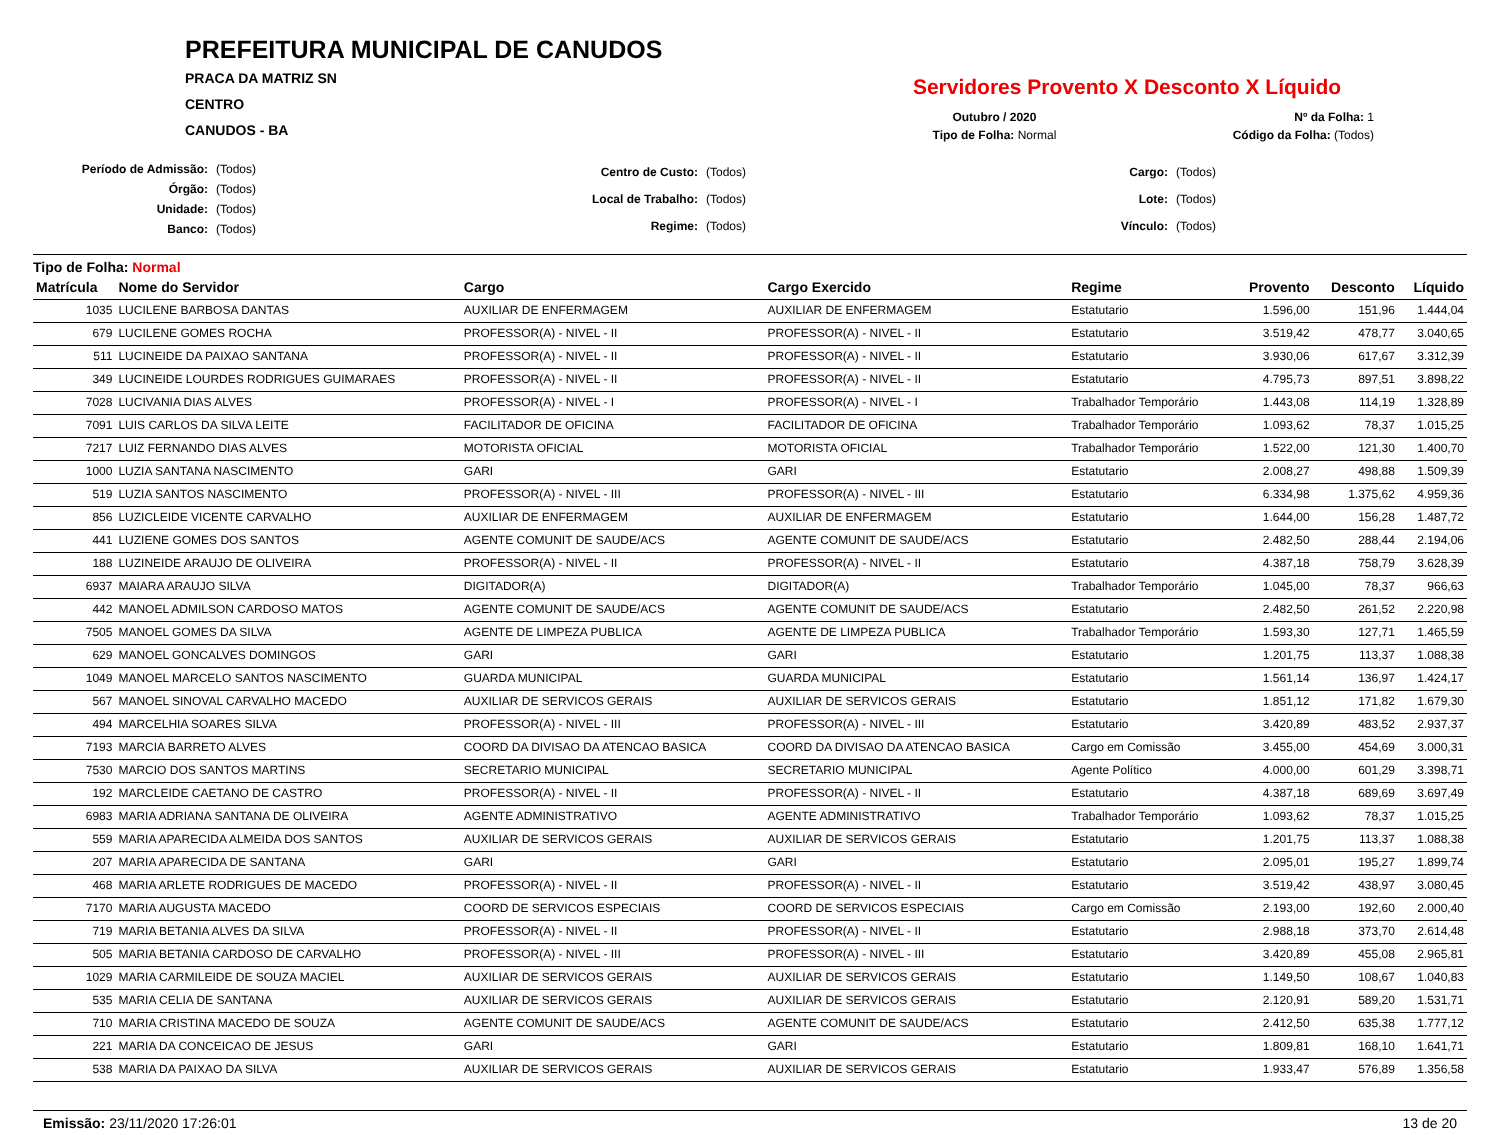PREFEITURA MUNICIPAL DE CANUDOS
PRACA DA MATRIZ SN
CENTRO
CANUDOS - BA
Servidores Provento X Desconto X Líquido
| Outubro / 2020 | Nº da Folha: 1 |
| Tipo de Folha: Normal | Código da Folha: (Todos) |
| Período de Admissão: | (Todos) |
| Órgão: | (Todos) |
| Unidade: | (Todos) |
| Banco: | (Todos) |
| Centro de Custo: | (Todos) |
| Local de Trabalho: | (Todos) |
| Regime: | (Todos) |
| Cargo: | (Todos) |
| Lote: | (Todos) |
| Vínculo: | (Todos) |
Tipo de Folha: Normal
| Matrícula | Nome do Servidor | Cargo | Cargo Exercido | Regime | Provento | Desconto | Líquido |
| --- | --- | --- | --- | --- | --- | --- | --- |
| 1035 | LUCILENE BARBOSA DANTAS | AUXILIAR DE ENFERMAGEM | AUXILIAR DE ENFERMAGEM | Estatutario | 1.596,00 | 151,96 | 1.444,04 |
| 679 | LUCILENE GOMES ROCHA | PROFESSOR(A) - NIVEL - II | PROFESSOR(A) - NIVEL - II | Estatutario | 3.519,42 | 478,77 | 3.040,65 |
| 511 | LUCINEIDE DA PAIXAO SANTANA | PROFESSOR(A) - NIVEL - II | PROFESSOR(A) - NIVEL - II | Estatutario | 3.930,06 | 617,67 | 3.312,39 |
| 349 | LUCINEIDE LOURDES RODRIGUES GUIMARAES | PROFESSOR(A) - NIVEL - II | PROFESSOR(A) - NIVEL - II | Estatutario | 4.795,73 | 897,51 | 3.898,22 |
| 7028 | LUCIVANIA DIAS ALVES | PROFESSOR(A) - NIVEL - I | PROFESSOR(A) - NIVEL - I | Trabalhador Temporário | 1.443,08 | 114,19 | 1.328,89 |
| 7091 | LUIS CARLOS DA SILVA LEITE | FACILITADOR DE OFICINA | FACILITADOR DE OFICINA | Trabalhador Temporário | 1.093,62 | 78,37 | 1.015,25 |
| 7217 | LUIZ FERNANDO DIAS ALVES | MOTORISTA OFICIAL | MOTORISTA OFICIAL | Trabalhador Temporário | 1.522,00 | 121,30 | 1.400,70 |
| 1000 | LUZIA SANTANA NASCIMENTO | GARI | GARI | Estatutario | 2.008,27 | 498,88 | 1.509,39 |
| 519 | LUZIA SANTOS NASCIMENTO | PROFESSOR(A) - NIVEL - III | PROFESSOR(A) - NIVEL - III | Estatutario | 6.334,98 | 1.375,62 | 4.959,36 |
| 856 | LUZICLEIDE VICENTE CARVALHO | AUXILIAR DE ENFERMAGEM | AUXILIAR DE ENFERMAGEM | Estatutario | 1.644,00 | 156,28 | 1.487,72 |
| 441 | LUZIENE GOMES DOS SANTOS | AGENTE COMUNIT DE SAUDE/ACS | AGENTE COMUNIT DE SAUDE/ACS | Estatutario | 2.482,50 | 288,44 | 2.194,06 |
| 188 | LUZINEIDE ARAUJO DE OLIVEIRA | PROFESSOR(A) - NIVEL - II | PROFESSOR(A) - NIVEL - II | Estatutario | 4.387,18 | 758,79 | 3.628,39 |
| 6937 | MAIARA ARAUJO SILVA | DIGITADOR(A) | DIGITADOR(A) | Trabalhador Temporário | 1.045,00 | 78,37 | 966,63 |
| 442 | MANOEL ADMILSON CARDOSO MATOS | AGENTE COMUNIT DE SAUDE/ACS | AGENTE COMUNIT DE SAUDE/ACS | Estatutario | 2.482,50 | 261,52 | 2.220,98 |
| 7505 | MANOEL GOMES DA SILVA | AGENTE DE LIMPEZA PUBLICA | AGENTE DE LIMPEZA PUBLICA | Trabalhador Temporário | 1.593,30 | 127,71 | 1.465,59 |
| 629 | MANOEL GONCALVES DOMINGOS | GARI | GARI | Estatutario | 1.201,75 | 113,37 | 1.088,38 |
| 1049 | MANOEL MARCELO SANTOS NASCIMENTO | GUARDA MUNICIPAL | GUARDA MUNICIPAL | Estatutario | 1.561,14 | 136,97 | 1.424,17 |
| 567 | MANOEL SINOVAL CARVALHO MACEDO | AUXILIAR DE SERVICOS GERAIS | AUXILIAR DE SERVICOS GERAIS | Estatutario | 1.851,12 | 171,82 | 1.679,30 |
| 494 | MARCELHIA SOARES SILVA | PROFESSOR(A) - NIVEL - III | PROFESSOR(A) - NIVEL - III | Estatutario | 3.420,89 | 483,52 | 2.937,37 |
| 7193 | MARCIA BARRETO ALVES | COORD DA DIVISAO DA ATENCAO BASICA | COORD DA DIVISAO DA ATENCAO BASICA | Cargo em Comissão | 3.455,00 | 454,69 | 3.000,31 |
| 7530 | MARCIO DOS SANTOS MARTINS | SECRETARIO MUNICIPAL | SECRETARIO MUNICIPAL | Agente Político | 4.000,00 | 601,29 | 3.398,71 |
| 192 | MARCLEIDE CAETANO DE CASTRO | PROFESSOR(A) - NIVEL - II | PROFESSOR(A) - NIVEL - II | Estatutario | 4.387,18 | 689,69 | 3.697,49 |
| 6983 | MARIA ADRIANA SANTANA DE OLIVEIRA | AGENTE ADMINISTRATIVO | AGENTE ADMINISTRATIVO | Trabalhador Temporário | 1.093,62 | 78,37 | 1.015,25 |
| 559 | MARIA APARECIDA ALMEIDA DOS SANTOS | AUXILIAR DE SERVICOS GERAIS | AUXILIAR DE SERVICOS GERAIS | Estatutario | 1.201,75 | 113,37 | 1.088,38 |
| 207 | MARIA APARECIDA DE SANTANA | GARI | GARI | Estatutario | 2.095,01 | 195,27 | 1.899,74 |
| 468 | MARIA ARLETE RODRIGUES DE MACEDO | PROFESSOR(A) - NIVEL - II | PROFESSOR(A) - NIVEL - II | Estatutario | 3.519,42 | 438,97 | 3.080,45 |
| 7170 | MARIA AUGUSTA MACEDO | COORD DE SERVICOS ESPECIAIS | COORD DE SERVICOS ESPECIAIS | Cargo em Comissão | 2.193,00 | 192,60 | 2.000,40 |
| 719 | MARIA BETANIA ALVES DA SILVA | PROFESSOR(A) - NIVEL - II | PROFESSOR(A) - NIVEL - II | Estatutario | 2.988,18 | 373,70 | 2.614,48 |
| 505 | MARIA BETANIA CARDOSO DE CARVALHO | PROFESSOR(A) - NIVEL - III | PROFESSOR(A) - NIVEL - III | Estatutario | 3.420,89 | 455,08 | 2.965,81 |
| 1029 | MARIA CARMILEIDE DE SOUZA MACIEL | AUXILIAR DE SERVICOS GERAIS | AUXILIAR DE SERVICOS GERAIS | Estatutario | 1.149,50 | 108,67 | 1.040,83 |
| 535 | MARIA CELIA DE SANTANA | AUXILIAR DE SERVICOS GERAIS | AUXILIAR DE SERVICOS GERAIS | Estatutario | 2.120,91 | 589,20 | 1.531,71 |
| 710 | MARIA CRISTINA MACEDO DE SOUZA | AGENTE COMUNIT DE SAUDE/ACS | AGENTE COMUNIT DE SAUDE/ACS | Estatutario | 2.412,50 | 635,38 | 1.777,12 |
| 221 | MARIA DA CONCEICAO DE JESUS | GARI | GARI | Estatutario | 1.809,81 | 168,10 | 1.641,71 |
| 538 | MARIA DA PAIXAO DA SILVA | AUXILIAR DE SERVICOS GERAIS | AUXILIAR DE SERVICOS GERAIS | Estatutario | 1.933,47 | 576,89 | 1.356,58 |
Emissão: 23/11/2020 17:26:01 13 de 20